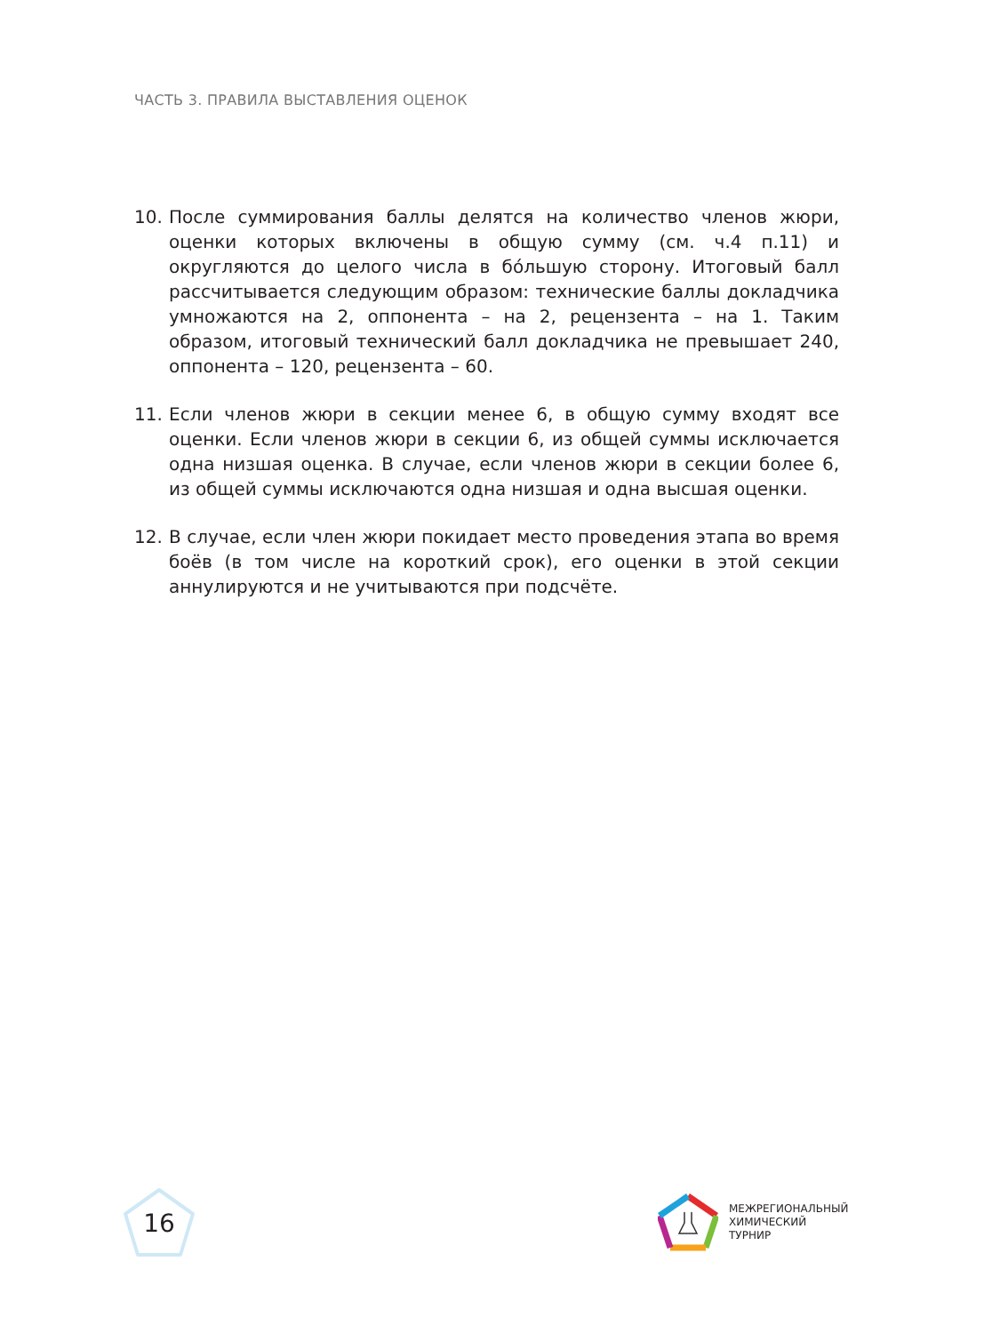ЧАСТЬ 3. ПРАВИЛА ВЫСТАВЛЕНИЯ ОЦЕНОК
10. После суммирования баллы делятся на количество членов жюри, оценки которых включены в общую сумму (см. ч.4 п.11) и округляются до целого числа в бóльшую сторону. Итоговый балл рассчитывается следующим образом: технические баллы докладчика умножаются на 2, оппонента – на 2, рецензента – на 1. Таким образом, итоговый технический балл докладчика не превышает 240, оппонента – 120, рецензента – 60.
11. Если членов жюри в секции менее 6, в общую сумму входят все оценки. Если членов жюри в секции 6, из общей суммы исключается одна низшая оценка. В случае, если членов жюри в секции более 6, из общей суммы исключаются одна низшая и одна высшая оценки.
12. В случае, если член жюри покидает место проведения этапа во время боёв (в том числе на короткий срок), его оценки в этой секции аннулируются и не учитываются при подсчёте.
16
МЕЖРЕГИОНАЛЬНЫЙ
ХИМИЧЕСКИЙ
ТУРНИР